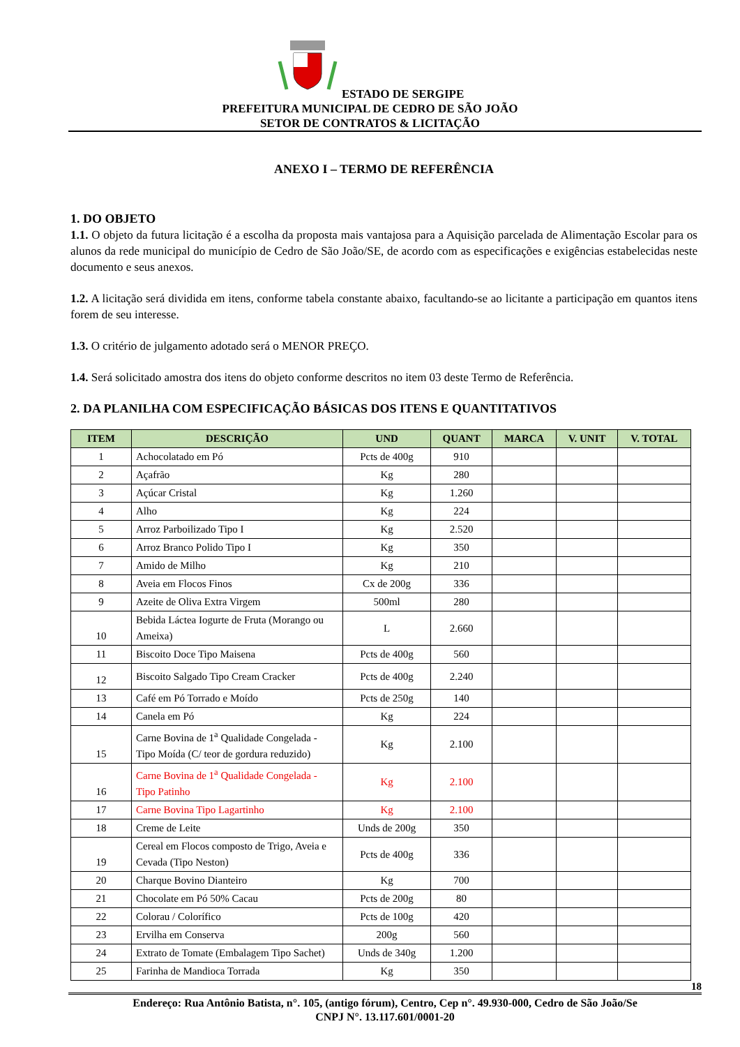ESTADO DE SERGIPE
PREFEITURA MUNICIPAL DE CEDRO DE SÃO JOÃO
SETOR DE CONTRATOS & LICITAÇÃO
ANEXO I – TERMO DE REFERÊNCIA
1. DO OBJETO
1.1. O objeto da futura licitação é a escolha da proposta mais vantajosa para a Aquisição parcelada de Alimentação Escolar para os alunos da rede municipal do município de Cedro de São João/SE, de acordo com as especificações e exigências estabelecidas neste documento e seus anexos.
1.2. A licitação será dividida em itens, conforme tabela constante abaixo, facultando-se ao licitante a participação em quantos itens forem de seu interesse.
1.3. O critério de julgamento adotado será o MENOR PREÇO.
1.4. Será solicitado amostra dos itens do objeto conforme descritos no item 03 deste Termo de Referência.
2. DA PLANILHA COM ESPECIFICAÇÃO BÁSICAS DOS ITENS E QUANTITATIVOS
| ITEM | DESCRIÇÃO | UND | QUANT | MARCA | V. UNIT | V. TOTAL |
| --- | --- | --- | --- | --- | --- | --- |
| 1 | Achocolatado em Pó | Pcts de 400g | 910 | | | |
| 2 | Açafrão | Kg | 280 | | | |
| 3 | Açúcar Cristal | Kg | 1.260 | | | |
| 4 | Alho | Kg | 224 | | | |
| 5 | Arroz Parboilizado Tipo I | Kg | 2.520 | | | |
| 6 | Arroz Branco Polido Tipo I | Kg | 350 | | | |
| 7 | Amido de Milho | Kg | 210 | | | |
| 8 | Aveia em Flocos Finos | Cx de 200g | 336 | | | |
| 9 | Azeite de Oliva Extra Virgem | 500ml | 280 | | | |
| 10 | Bebida Láctea Iogurte de Fruta (Morango ou Ameixa) | L | 2.660 | | | |
| 11 | Biscoito Doce Tipo Maisena | Pcts de 400g | 560 | | | |
| 12 | Biscoito Salgado Tipo Cream Cracker | Pcts de 400g | 2.240 | | | |
| 13 | Café em Pó Torrado e Moído | Pcts de 250g | 140 | | | |
| 14 | Canela em Pó | Kg | 224 | | | |
| 15 | Carne Bovina de 1<sup>a</sup> Qualidade Congelada - Tipo Moída (C/ teor de gordura reduzido) | Kg | 2.100 | | | |
| 16 | Carne Bovina de 1<sup>a</sup> Qualidade Congelada - Tipo Patinho | Kg | 2.100 | | | |
| 17 | Carne Bovina Tipo Lagartinho | Kg | 2.100 | | | |
| 18 | Creme de Leite | Unds de 200g | 350 | | | |
| 19 | Cereal em Flocos composto de Trigo, Aveia e Cevada (Tipo Neston) | Pcts de 400g | 336 | | | |
| 20 | Charque Bovino Dianteiro | Kg | 700 | | | |
| 21 | Chocolate em Pó 50% Cacau | Pcts de 200g | 80 | | | |
| 22 | Colorau / Colorífico | Pcts de 100g | 420 | | | |
| 23 | Ervilha em Conserva | 200g | 560 | | | |
| 24 | Extrato de Tomate (Embalagem Tipo Sachet) | Unds de 340g | 1.200 | | | |
| 25 | Farinha de Mandioca Torrada | Kg | 350 | | | |
18
Endereço: Rua Antônio Batista, n°. 105, (antigo fórum), Centro, Cep n°. 49.930-000, Cedro de São João/Se
CNPJ N°. 13.117.601/0001-20